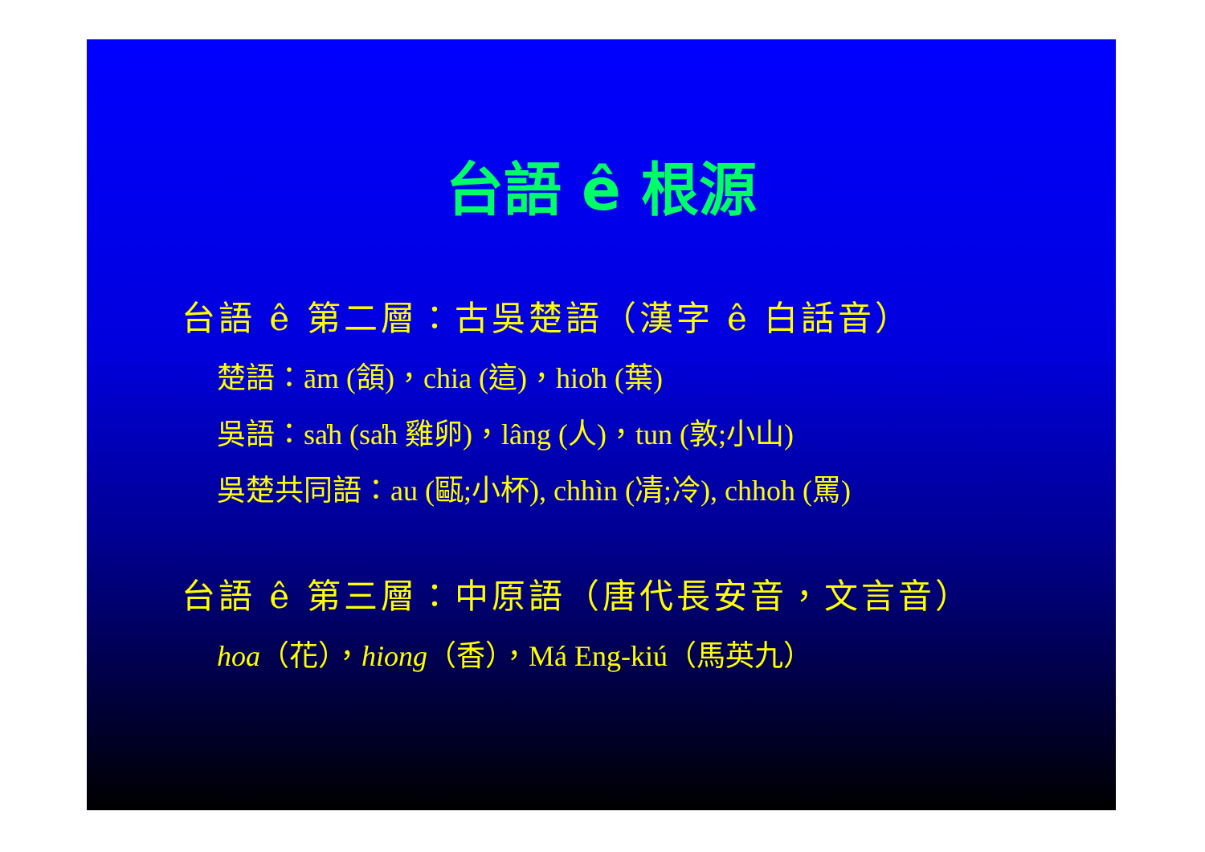台語 ê 根源
台語 ê 第二層：古吳楚語（漢字 ê 白話音）
楚語：ām (頷)，chia (這)，hio̍h (葉)
吳語：sa̍h (sa̍h 雞卵)，lâng (人)，tun (敦;小山)
吳楚共同語：au (甌;小杯), chhìn (凊;冷), chhoh (罵)
台語 ê 第三層：中原語（唐代長安音，文言音）
hoa（花），hiong（香），Má Eng-kiú（馬英九）